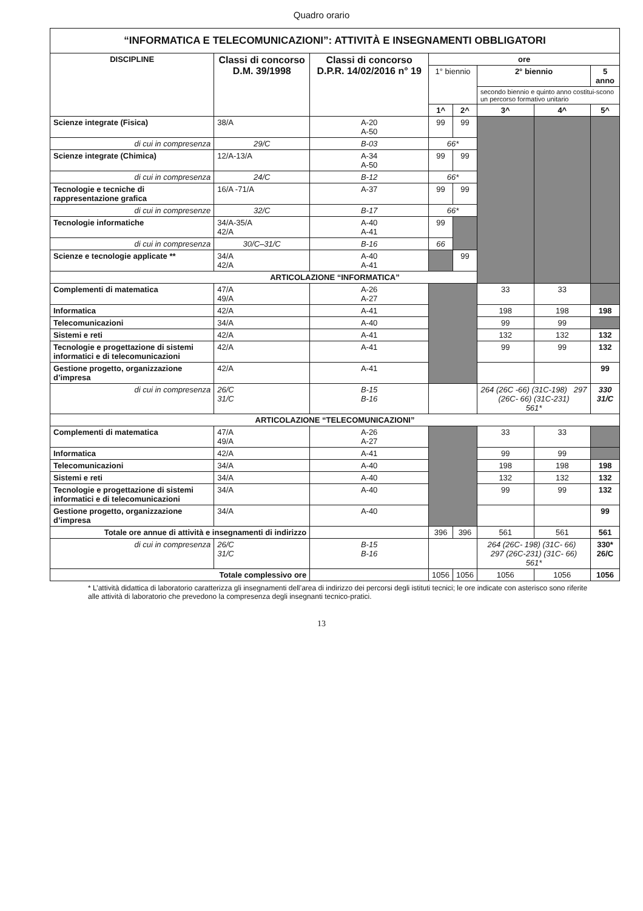Quadro orario
| “INFORMATICA E TELECOMUNICAZIONI”: ATTIVITÀ E INSEGNAMENTI OBBLIGATORI | | | | | | | |
| --- | --- | --- | --- | --- | --- | --- | --- |
| DISCIPLINE | Classi di concorso D.M. 39/1998 | Classi di concorso D.P.R. 14/02/2016 n° 19 | ore | | | | |
| | | | 1° biennio | | 2° biennio | | 5 anno |
| | | | | | secondo biennio e quinto anno costitui-scono un percorso formativo unitario | | |
| | | | 1^ | 2^ | 3^ | 4^ | 5^ |
| Scienze integrate (Fisica) | 38/A | A-20 A-50 | 99 | 99 | | | |
| di cui in compresenza | 29/C | B-03 | 66* | | | | |
| Scienze integrate (Chimica) | 12/A-13/A | A-34 A-50 | 99 | 99 | | | |
| di cui in compresenza | 24/C | B-12 | 66* | | | | |
| Tecnologie e tecniche di rappresentazione grafica | 16/A -71/A | A-37 | 99 | 99 | | | |
| di cui in compresenze | 32/C | B-17 | 66* | | | | |
| Tecnologie informatiche | 34/A-35/A 42/A | A-40 A-41 | 99 | | | | |
| di cui in compresenza | 30/C–31/C | B-16 | 66 | | | | |
| Scienze e tecnologie applicate ** | 34/A 42/A | A-40 A-41 | | 99 | | | |
| ARTICOLAZIONE “INFORMATICA” | | | | | | | |
| Complementi di matematica | 47/A 49/A | A-26 A-27 | | | 33 | 33 | |
| Informatica | 42/A | A-41 | | | 198 | 198 | 198 |
| Telecomunicazioni | 34/A | A-40 | | | 99 | 99 | |
| Sistemi e reti | 42/A | A-41 | | | 132 | 132 | 132 |
| Tecnologie e progettazione di sistemi informatici e di telecomunicazioni | 42/A | A-41 | | | 99 | 99 | 132 |
| Gestione progetto, organizzazione d’impresa | 42/A | A-41 | | | | | 99 |
| di cui in compresenza | 26/C 31/C | B-15 B-16 | | | 264 (26C -66) (31C-198) 297 (26C- 66) (31C-231) 561* | | 330 31/C |
| ARTICOLAZIONE “TELECOMUNICAZIONI” | | | | | | | |
| Complementi di matematica | 47/A 49/A | A-26 A-27 | | | 33 | 33 | |
| Informatica | 42/A | A-41 | | | 99 | 99 | |
| Telecomunicazioni | 34/A | A-40 | | | 198 | 198 | 198 |
| Sistemi e reti | 34/A | A-40 | | | 132 | 132 | 132 |
| Tecnologie e progettazione di sistemi informatici e di telecomunicazioni | 34/A | A-40 | | | 99 | 99 | 132 |
| Gestione progetto, organizzazione d’impresa | 34/A | A-40 | | | | | 99 |
| Totale ore annue di attività e insegnamenti di indirizzo | | | 396 | 396 | 561 | 561 | 561 |
| di cui in compresenza | 26/C 31/C | B-15 B-16 | | | 264 (26C- 198) (31C- 66) 297 (26C-231) (31C- 66) 561* | | 330* 26/C |
| Totale complessivo ore | | | 1056 | 1056 | 1056 | 1056 | 1056 |
* L’attività didattica di laboratorio caratterizza gli insegnamenti dell’area di indirizzo dei percorsi degli istituti tecnici; le ore indicate con asterisco sono riferite alle attività di laboratorio che prevedono la compresenza degli insegnanti tecnico-pratici.
13